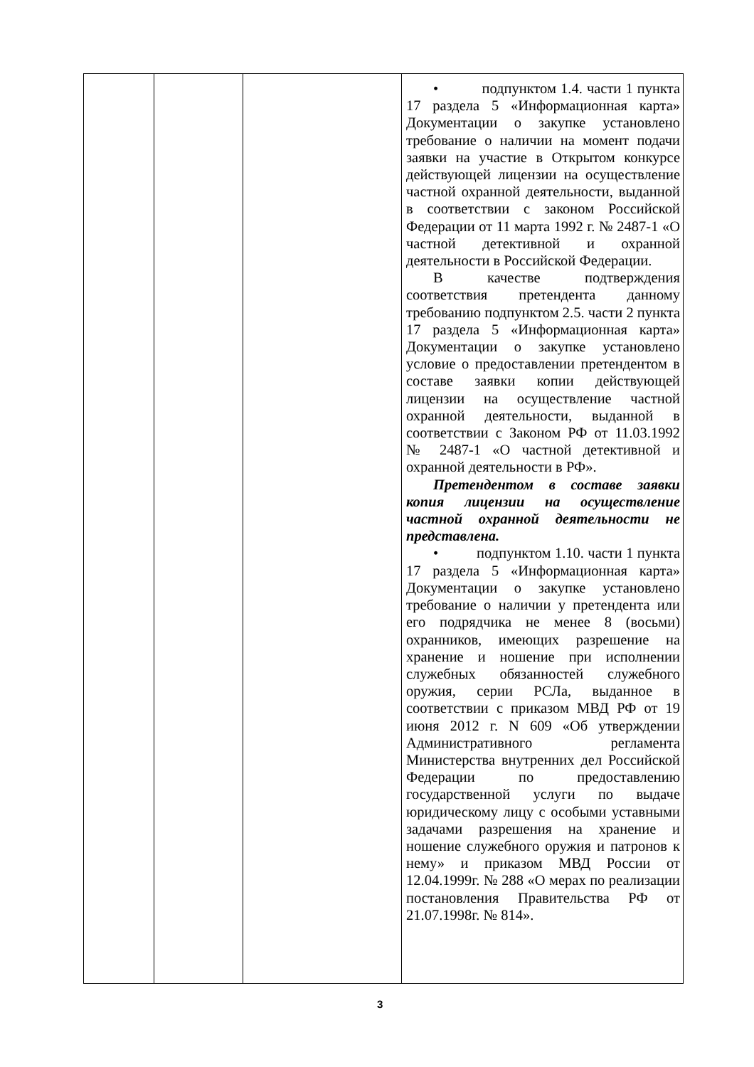| | | | • подпунктом 1.4. части 1 пункта 17 раздела 5 «Информационная карта» Документации о закупке установлено требование о наличии на момент подачи заявки на участие в Открытом конкурсе действующей лицензии на осуществление частной охранной деятельности, выданной в соответствии с законом Российской Федерации от 11 марта 1992 г. № 2487-1 «О частной детективной и охранной деятельности в Российской Федерации. В качестве подтверждения соответствия претендента данному требованию подпунктом 2.5. части 2 пункта 17 раздела 5 «Информационная карта» Документации о закупке установлено условие о предоставлении претендентом в составе заявки копии действующей лицензии на осуществление частной охранной деятельности, выданной в соответствии с Законом РФ от 11.03.1992 № 2487-1 «О частной детективной и охранной деятельности в РФ». Претендентом в составе заявки копия лицензии на осуществление частной охранной деятельности не представлена. • подпунктом 1.10. части 1 пункта 17 раздела 5 «Информационная карта» Документации о закупке установлено требование о наличии у претендента или его подрядчика не менее 8 (восьми) охранников, имеющих разрешение на хранение и ношение при исполнении служебных обязанностей служебного оружия, серии РСЛа, выданное в соответствии с приказом МВД РФ от 19 июня 2012 г. N 609 «Об утверждении Административного регламента Министерства внутренних дел Российской Федерации по предоставлению государственной услуги по выдаче юридическому лицу с особыми уставными задачами разрешения на хранение и ношение служебного оружия и патронов к нему» и приказом МВД России от 12.04.1999г. № 288 «О мерах по реализации постановления Правительства РФ от 21.07.1998г. № 814». |
3